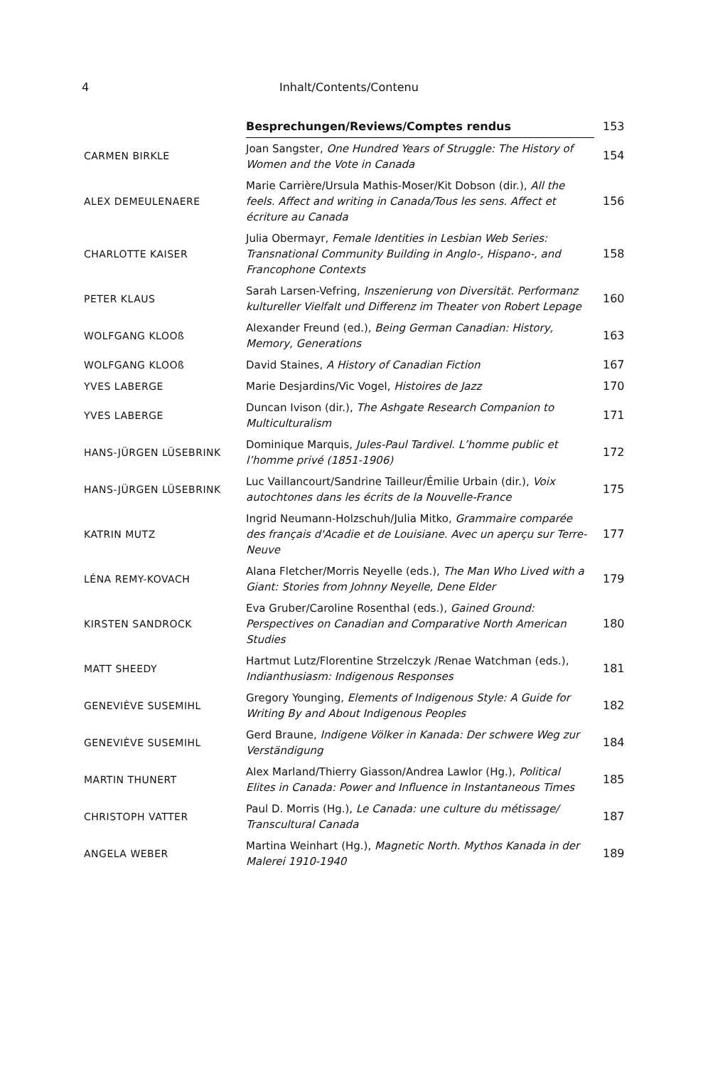4 Inhalt/Contents/Contenu
| | Besprechungen/Reviews/Comptes rendus | 153 |
| CARMEN BIRKLE | Joan Sangster, One Hundred Years of Struggle: The History of Women and the Vote in Canada | 154 |
| ALEX DEMEULENAERE | Marie Carrière/Ursula Mathis-Moser/Kit Dobson (dir.), All the feels. Affect and writing in Canada/Tous les sens. Affect et écriture au Canada | 156 |
| CHARLOTTE KAISER | Julia Obermayr, Female Identities in Lesbian Web Series: Transnational Community Building in Anglo-, Hispano-, and Francophone Contexts | 158 |
| PETER KLAUS | Sarah Larsen-Vefring, Inszenierung von Diversität. Performanz kultureller Vielfalt und Differenz im Theater von Robert Lepage | 160 |
| WOLFGANG KLOOß | Alexander Freund (ed.), Being German Canadian: History, Memory, Generations | 163 |
| WOLFGANG KLOOß | David Staines, A History of Canadian Fiction | 167 |
| YVES LABERGE | Marie Desjardins/Vic Vogel, Histoires de Jazz | 170 |
| YVES LABERGE | Duncan Ivison (dir.), The Ashgate Research Companion to Multiculturalism | 171 |
| HANS-JÜRGEN LÜSEBRINK | Dominique Marquis, Jules-Paul Tardivel. L’homme public et l’homme privé (1851-1906) | 172 |
| HANS-JÜRGEN LÜSEBRINK | Luc Vaillancourt/Sandrine Tailleur/Émilie Urbain (dir.), Voix autochtones dans les écrits de la Nouvelle-France | 175 |
| KATRIN MUTZ | Ingrid Neumann-Holzschuh/Julia Mitko, Grammaire comparée des français d'Acadie et de Louisiane. Avec un aperçu sur Terre-Neuve | 177 |
| LÉNA REMY-KOVACH | Alana Fletcher/Morris Neyelle (eds.), The Man Who Lived with a Giant: Stories from Johnny Neyelle, Dene Elder | 179 |
| KIRSTEN SANDROCK | Eva Gruber/Caroline Rosenthal (eds.), Gained Ground: Perspectives on Canadian and Comparative North American Studies | 180 |
| MATT SHEEDY | Hartmut Lutz/Florentine Strzelczyk /Renae Watchman (eds.), Indianthusiasm: Indigenous Responses | 181 |
| GENEVIÈVE SUSEMIHL | Gregory Younging, Elements of Indigenous Style: A Guide for Writing By and About Indigenous Peoples | 182 |
| GENEVIÈVE SUSEMIHL | Gerd Braune, Indigene Völker in Kanada: Der schwere Weg zur Verständigung | 184 |
| MARTIN THUNERT | Alex Marland/Thierry Giasson/Andrea Lawlor (Hg.), Political Elites in Canada: Power and Influence in Instantaneous Times | 185 |
| CHRISTOPH VATTER | Paul D. Morris (Hg.), Le Canada: une culture du métissage/ Transcultural Canada | 187 |
| ANGELA WEBER | Martina Weinhart (Hg.), Magnetic North. Mythos Kanada in der Malerei 1910-1940 | 189 |